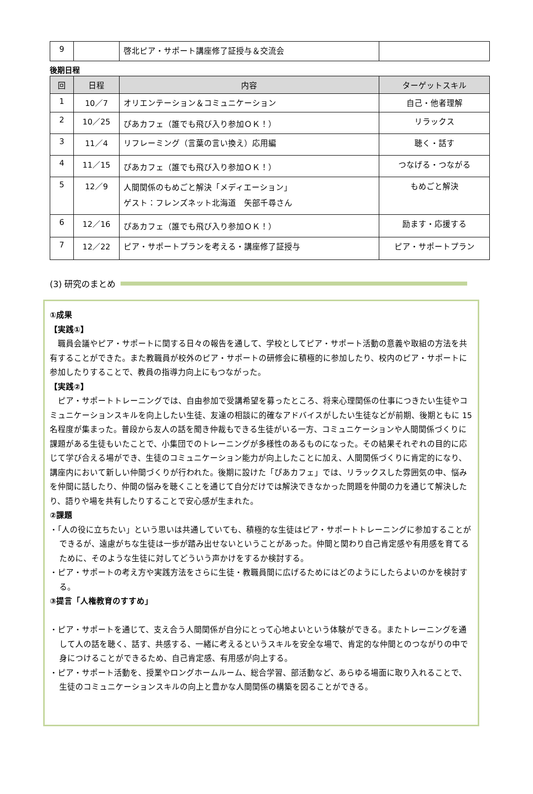| 9 | | 啓北ピア・サポート講座修了証授与＆交流会 | |
後期日程
| 回 | 日程 | 内容 | ターゲットスキル |
| --- | --- | --- | --- |
| 1 | 10／7 | オリエンテーション＆コミュニケーション | 自己・他者理解 |
| 2 | 10／25 | ぴあカフェ（誰でも飛び入り参加ＯＫ！） | リラックス |
| 3 | 11／4 | リフレーミング（言葉の言い換え）応用編 | 聴く・話す |
| 4 | 11／15 | ぴあカフェ（誰でも飛び入り参加ＯＫ！） | つなげる・つながる |
| 5 | 12／9 | 人間関係のもめごと解決「メディエーション」 ゲスト：フレンズネット北海道 矢部千尋さん | もめごと解決 |
| 6 | 12／16 | ぴあカフェ（誰でも飛び入り参加ＯＫ！） | 励ます・応援する |
| 7 | 12／22 | ピア・サポートプランを考える・講座修了証授与 | ピア・サポートプラン |
(3) 研究のまとめ
①成果
【実践①】
職員会議やピア・サポートに関する日々の報告を通して、学校としてピア・サポート活動の意義や取組の方法を共有することができた。また教職員が校外のピア・サポートの研修会に積極的に参加したり、校内のピア・サポートに参加したりすることで、教員の指導力向上にもつながった。
【実践②】
ピア・サポートトレーニングでは、自由参加で受講希望を募ったところ、将来心理関係の仕事につきたい生徒やコミュニケーションスキルを向上したい生徒、友達の相談に的確なアドバイスがしたい生徒などが前期、後期ともに 15 名程度が集まった。普段から友人の話を聞き仲裁もできる生徒がいる一方、コミュニケーションや人間関係づくりに課題がある生徒もいたことで、小集団でのトレーニングが多様性のあるものになった。その結果それぞれの目的に応じて学び合える場ができ、生徒のコミュニケーション能力が向上したことに加え、人間関係づくりに肯定的になり、講座内において新しい仲間づくりが行われた。後期に設けた「ぴあカフェ」では、リラックスした雰囲気の中、悩みを仲間に話したり、仲間の悩みを聴くことを通じて自分だけでは解決できなかった問題を仲間の力を通じて解決したり、語りや場を共有したりすることで安心感が生まれた。
②課題
・「人の役に立ちたい」という思いは共通していても、積極的な生徒はピア・サポートトレーニングに参加することができるが、遠慮がちな生徒は一歩が踏み出せないということがあった。仲間と関わり自己肯定感や有用感を育てるために、そのような生徒に対してどういう声かけをするか検討する。
・ピア・サポートの考え方や実践方法をさらに生徒・教職員間に広げるためにはどのようにしたらよいのかを検討する。
③提言「人権教育のすすめ」
・ピア・サポートを通じて、支え合う人間関係が自分にとって心地よいという体験ができる。またトレーニングを通して人の話を聴く、話す、共感する、一緒に考えるというスキルを安全な場で、肯定的な仲間とのつながりの中で身につけることができるため、自己肯定感、有用感が向上する。
・ピア・サポート活動を、授業やロングホームルーム、総合学習、部活動など、あらゆる場面に取り入れることで、生徒のコミュニケーションスキルの向上と豊かな人間関係の構築を図ることができる。